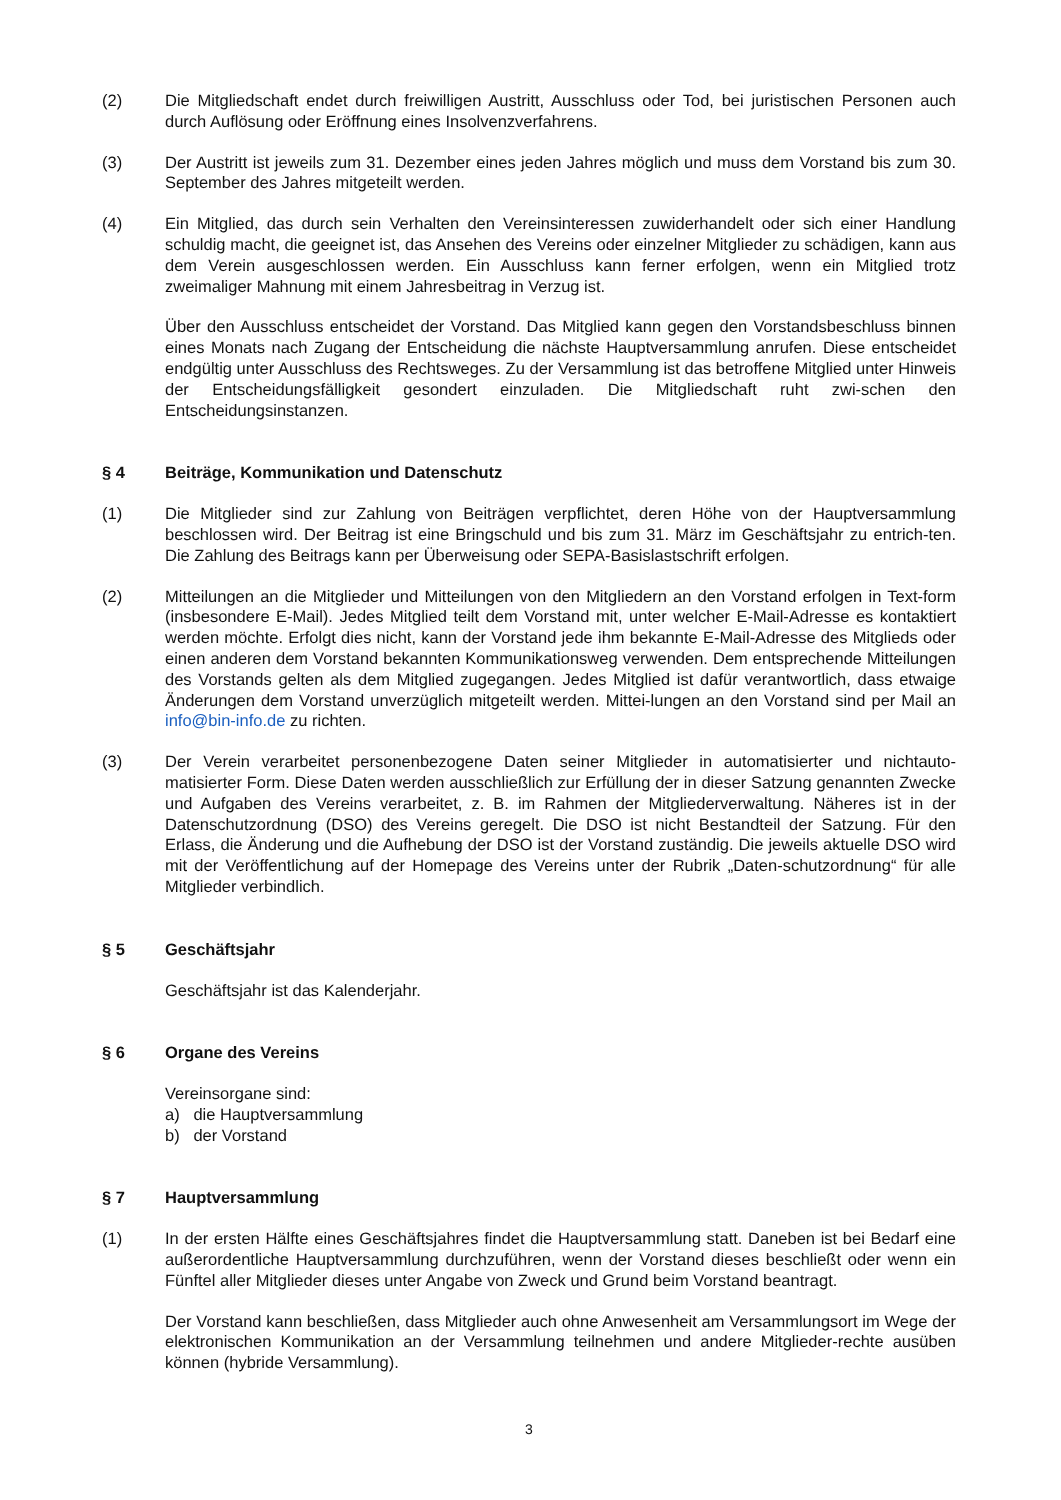(2) Die Mitgliedschaft endet durch freiwilligen Austritt, Ausschluss oder Tod, bei juristischen Personen auch durch Auflösung oder Eröffnung eines Insolvenzverfahrens.
(3) Der Austritt ist jeweils zum 31. Dezember eines jeden Jahres möglich und muss dem Vorstand bis zum 30. September des Jahres mitgeteilt werden.
(4) Ein Mitglied, das durch sein Verhalten den Vereinsinteressen zuwiderhandelt oder sich einer Handlung schuldig macht, die geeignet ist, das Ansehen des Vereins oder einzelner Mitglieder zu schädigen, kann aus dem Verein ausgeschlossen werden. Ein Ausschluss kann ferner erfolgen, wenn ein Mitglied trotz zweimaliger Mahnung mit einem Jahresbeitrag in Verzug ist.
Über den Ausschluss entscheidet der Vorstand. Das Mitglied kann gegen den Vorstandsbeschluss binnen eines Monats nach Zugang der Entscheidung die nächste Hauptversammlung anrufen. Diese entscheidet endgültig unter Ausschluss des Rechtsweges. Zu der Versammlung ist das betroffene Mitglied unter Hinweis der Entscheidungsfälligkeit gesondert einzuladen. Die Mitgliedschaft ruht zwi-schen den Entscheidungsinstanzen.
§ 4 Beiträge, Kommunikation und Datenschutz
(1) Die Mitglieder sind zur Zahlung von Beiträgen verpflichtet, deren Höhe von der Hauptversammlung beschlossen wird. Der Beitrag ist eine Bringschuld und bis zum 31. März im Geschäftsjahr zu entrich-ten. Die Zahlung des Beitrags kann per Überweisung oder SEPA-Basislastschrift erfolgen.
(2) Mitteilungen an die Mitglieder und Mitteilungen von den Mitgliedern an den Vorstand erfolgen in Text-form (insbesondere E-Mail). Jedes Mitglied teilt dem Vorstand mit, unter welcher E-Mail-Adresse es kontaktiert werden möchte. Erfolgt dies nicht, kann der Vorstand jede ihm bekannte E-Mail-Adresse des Mitglieds oder einen anderen dem Vorstand bekannten Kommunikationsweg verwenden. Dem entsprechende Mitteilungen des Vorstands gelten als dem Mitglied zugegangen. Jedes Mitglied ist dafür verantwortlich, dass etwaige Änderungen dem Vorstand unverzüglich mitgeteilt werden. Mittei-lungen an den Vorstand sind per Mail an info@bin-info.de zu richten.
(3) Der Verein verarbeitet personenbezogene Daten seiner Mitglieder in automatisierter und nichtauto-matisierter Form. Diese Daten werden ausschließlich zur Erfüllung der in dieser Satzung genannten Zwecke und Aufgaben des Vereins verarbeitet, z. B. im Rahmen der Mitgliederverwaltung. Näheres ist in der Datenschutzordnung (DSO) des Vereins geregelt. Die DSO ist nicht Bestandteil der Satzung. Für den Erlass, die Änderung und die Aufhebung der DSO ist der Vorstand zuständig. Die jeweils aktuelle DSO wird mit der Veröffentlichung auf der Homepage des Vereins unter der Rubrik „Daten-schutzordnung“ für alle Mitglieder verbindlich.
§ 5 Geschäftsjahr
Geschäftsjahr ist das Kalenderjahr.
§ 6 Organe des Vereins
Vereinsorgane sind:
a) die Hauptversammlung
b) der Vorstand
§ 7 Hauptversammlung
(1) In der ersten Hälfte eines Geschäftsjahres findet die Hauptversammlung statt. Daneben ist bei Bedarf eine außerordentliche Hauptversammlung durchzuführen, wenn der Vorstand dieses beschließt oder wenn ein Fünftel aller Mitglieder dieses unter Angabe von Zweck und Grund beim Vorstand beantragt.
Der Vorstand kann beschließen, dass Mitglieder auch ohne Anwesenheit am Versammlungsort im Wege der elektronischen Kommunikation an der Versammlung teilnehmen und andere Mitglieder-rechte ausüben können (hybride Versammlung).
3